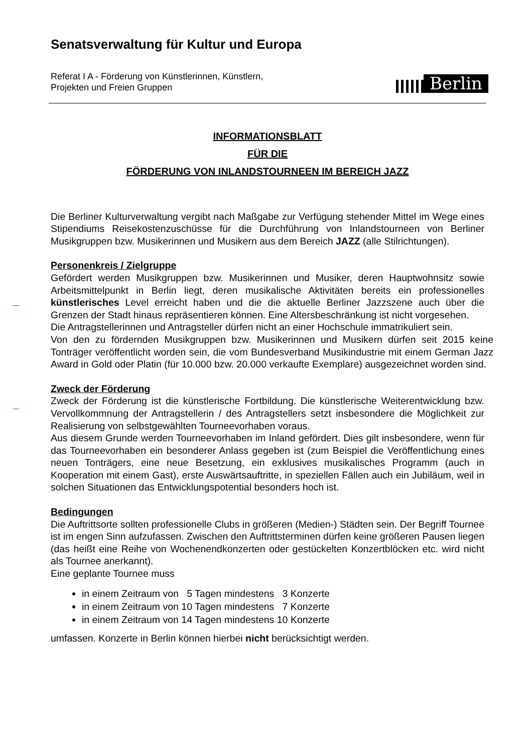Senatsverwaltung für Kultur und Europa
Referat I A - Förderung von Künstlerinnen, Künstlern,
Projekten und Freien Gruppen
Berlin
INFORMATIONSBLATT
FÜR DIE
FÖRDERUNG VON INLANDSTOURNEEN IM BEREICH JAZZ
Die Berliner Kulturverwaltung vergibt nach Maßgabe zur Verfügung stehender Mittel im Wege eines Stipendiums Reisekostenzuschüsse für die Durchführung von Inlandstourneen von Berliner Musikgruppen bzw. Musikerinnen und Musikern aus dem Bereich JAZZ (alle Stilrichtungen).
Personenkreis / Zielgruppe
Gefördert werden Musikgruppen bzw. Musikerinnen und Musiker, deren Hauptwohnsitz sowie Arbeitsmittelpunkt in Berlin liegt, deren musikalische Aktivitäten bereits ein professionelles künstlerisches Level erreicht haben und die die aktuelle Berliner Jazzszene auch über die Grenzen der Stadt hinaus repräsentieren können. Eine Altersbeschränkung ist nicht vorgesehen.
Die Antragstellerinnen und Antragsteller dürfen nicht an einer Hochschule immatrikuliert sein.
Von den zu fördernden Musikgruppen bzw. Musikerinnen und Musikern dürfen seit 2015 keine Tonträger veröffentlicht worden sein, die vom Bundesverband Musikindustrie mit einem German Jazz Award in Gold oder Platin (für 10.000 bzw. 20.000 verkaufte Exemplare) ausgezeichnet worden sind.
Zweck der Förderung
Zweck der Förderung ist die künstlerische Fortbildung. Die künstlerische Weiterentwicklung bzw. Vervollkommnung der Antragstellerin / des Antragstellers setzt insbesondere die Möglichkeit zur Realisierung von selbstgewählten Tourneevorhaben voraus.
Aus diesem Grunde werden Tourneevorhaben im Inland gefördert. Dies gilt insbesondere, wenn für das Tourneevorhaben ein besonderer Anlass gegeben ist (zum Beispiel die Veröffentlichung eines neuen Tonträgers, eine neue Besetzung, ein exklusives musikalisches Programm (auch in Kooperation mit einem Gast), erste Auswärtsauftritte, in speziellen Fällen auch ein Jubiläum, weil in solchen Situationen das Entwicklungspotential besonders hoch ist.
Bedingungen
Die Auftrittsorte sollten professionelle Clubs in größeren (Medien-) Städten sein. Der Begriff Tournee ist im engen Sinn aufzufassen. Zwischen den Auftrittsterminen dürfen keine größeren Pausen liegen (das heißt eine Reihe von Wochenendkonzerten oder gestückelten Konzertblöcken etc. wird nicht als Tournee anerkannt).
Eine geplante Tournee muss
in einem Zeitraum von 5 Tagen mindestens 3 Konzerte
in einem Zeitraum von 10 Tagen mindestens 7 Konzerte
in einem Zeitraum von 14 Tagen mindestens 10 Konzerte
umfassen. Konzerte in Berlin können hierbei nicht berücksichtigt werden.